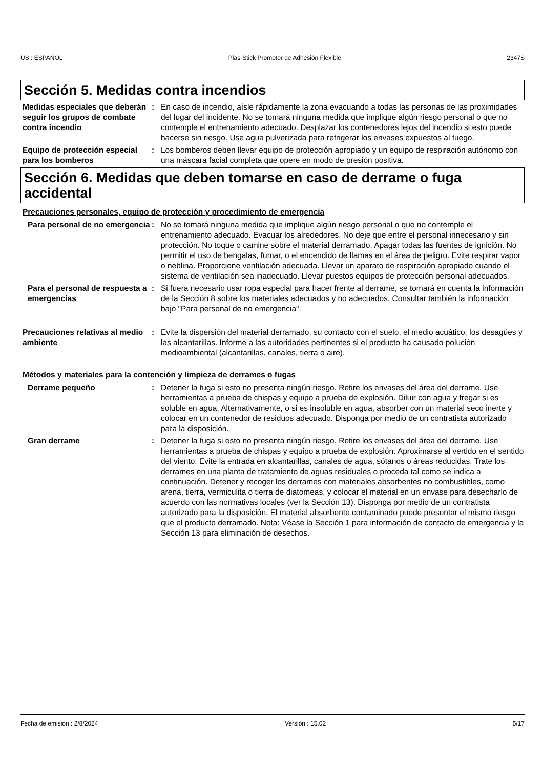US : ESPAÑOL Plas-Stick Promotor de Adhesión Flexible 2347S
Sección 5. Medidas contra incendios
Medidas especiales que deberán seguir los grupos de combate contra incendio
: En caso de incendio, aísle rápidamente la zona evacuando a todas las personas de las proximidades del lugar del incidente. No se tomará ninguna medida que implique algún riesgo personal o que no contemple el entrenamiento adecuado. Desplazar los contenedores lejos del incendio si esto puede hacerse sin riesgo. Use agua pulverizada para refrigerar los envases expuestos al fuego.
Equipo de protección especial para los bomberos
: Los bomberos deben llevar equipo de protección apropiado y un equipo de respiración autónomo con una máscara facial completa que opere en modo de presión positiva.
Sección 6. Medidas que deben tomarse en caso de derrame o fuga accidental
Precauciones personales, equipo de protección y procedimiento de emergencia
Para personal de no emergencia
: No se tomará ninguna medida que implique algún riesgo personal o que no contemple el entrenamiento adecuado. Evacuar los alrededores. No deje que entre el personal innecesario y sin protección. No toque o camine sobre el material derramado. Apagar todas las fuentes de ignición. No permitir el uso de bengalas, fumar, o el encendido de llamas en el área de peligro. Evite respirar vapor o neblina. Proporcione ventilación adecuada. Llevar un aparato de respiración apropiado cuando el sistema de ventilación sea inadecuado. Llevar puestos equipos de protección personal adecuados.
Para el personal de respuesta a emergencias
: Si fuera necesario usar ropa especial para hacer frente al derrame, se tomará en cuenta la información de la Sección 8 sobre los materiales adecuados y no adecuados. Consultar también la información bajo "Para personal de no emergencia".
Precauciones relativas al medio ambiente
: Evite la dispersión del material derramado, su contacto con el suelo, el medio acuático, los desagües y las alcantarillas. Informe a las autoridades pertinentes si el producto ha causado polución medioambiental (alcantarillas, canales, tierra o aire).
Métodos y materiales para la contención y limpieza de derrames o fugas
Derrame pequeño : Detener la fuga si esto no presenta ningún riesgo. Retire los envases del área del derrame. Use herramientas a prueba de chispas y equipo a prueba de explosión. Diluir con agua y fregar si es soluble en agua. Alternativamente, o si es insoluble en agua, absorber con un material seco inerte y colocar en un contenedor de residuos adecuado. Disponga por medio de un contratista autorizado para la disposición.
Gran derrame : Detener la fuga si esto no presenta ningún riesgo. Retire los envases del área del derrame. Use herramientas a prueba de chispas y equipo a prueba de explosión. Aproximarse al vertido en el sentido del viento. Evite la entrada en alcantarillas, canales de agua, sótanos o áreas reducidas. Trate los derrames en una planta de tratamiento de aguas residuales o proceda tal como se indica a continuación. Detener y recoger los derrames con materiales absorbentes no combustibles, como arena, tierra, vermiculita o tierra de diatomeas, y colocar el material en un envase para desecharlo de acuerdo con las normativas locales (ver la Sección 13). Disponga por medio de un contratista autorizado para la disposición. El material absorbente contaminado puede presentar el mismo riesgo que el producto derramado. Nota: Véase la Sección 1 para información de contacto de emergencia y la Sección 13 para eliminación de desechos.
Fecha de emisión : 2/8/2024 Versión : 15.02 5/17